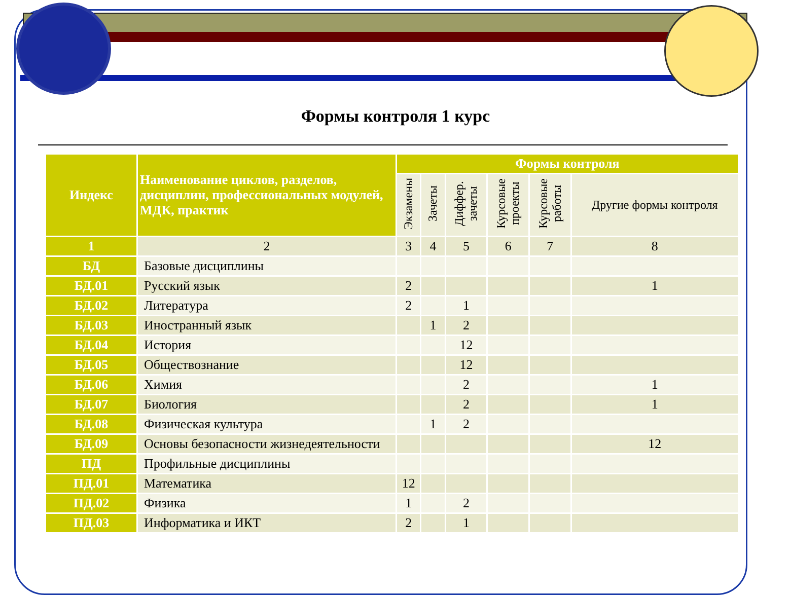Формы контроля 1 курс
| Индекс | Наименование циклов, разделов, дисциплин, профессиональных модулей, МДК, практик | Формы контроля | | | | | |
| --- | --- | --- | --- | --- | --- | --- | --- |
| | | Экзамены | Зачеты | Диффер. зачеты | Курсовые проекты | Курсовые работы | Другие формы контроля |
| 1 | 2 | 3 | 4 | 5 | 6 | 7 | 8 |
| БД | Базовые дисциплины | | | | | | |
| БД.01 | Русский язык | 2 | | | | | 1 |
| БД.02 | Литература | 2 | | 1 | | | |
| БД.03 | Иностранный язык | | 1 | 2 | | | |
| БД.04 | История | | | 12 | | | |
| БД.05 | Обществознание | | | 12 | | | |
| БД.06 | Химия | | | 2 | | | 1 |
| БД.07 | Биология | | | 2 | | | 1 |
| БД.08 | Физическая культура | | 1 | 2 | | | |
| БД.09 | Основы безопасности жизнедеятельности | | | | | | 12 |
| ПД | Профильные дисциплины | | | | | | |
| ПД.01 | Математика | 12 | | | | | |
| ПД.02 | Физика | 1 | | 2 | | | |
| ПД.03 | Информатика и ИКТ | 2 | | 1 | | | |